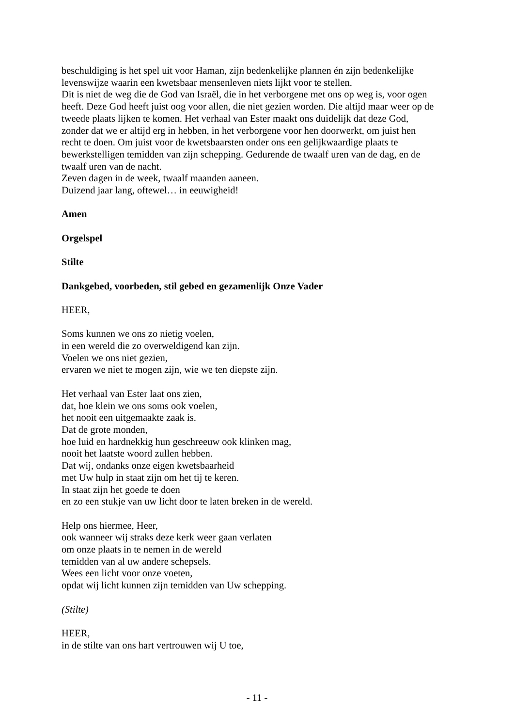beschuldiging is het spel uit voor Haman, zijn bedenkelijke plannen én zijn bedenkelijke
levenswijze waarin een kwetsbaar mensenleven niets lijkt voor te stellen.
Dit is niet de weg die de God van Israël, die in het verborgene met ons op weg is, voor ogen
heeft. Deze God heeft juist oog voor allen, die niet gezien worden. Die altijd maar weer op de
tweede plaats lijken te komen. Het verhaal van Ester maakt ons duidelijk dat deze God,
zonder dat we er altijd erg in hebben, in het verborgene voor hen doorwerkt, om juist hen
recht te doen. Om juist voor de kwetsbaarsten onder ons een gelijkwaardige plaats te
bewerkstelligen temidden van zijn schepping. Gedurende de twaalf uren van de dag, en de
twaalf uren van de nacht.
Zeven dagen in de week, twaalf maanden aaneen.
Duizend jaar lang, oftewel… in eeuwigheid!
Amen
Orgelspel
Stilte
Dankgebed, voorbeden, stil gebed en gezamenlijk Onze Vader
HEER,
Soms kunnen we ons zo nietig voelen,
in een wereld die zo overweldigend kan zijn.
Voelen we ons niet gezien,
ervaren we niet te mogen zijn, wie we ten diepste zijn.
Het verhaal van Ester laat ons zien,
dat, hoe klein we ons soms ook voelen,
het nooit een uitgemaakte zaak is.
Dat de grote monden,
hoe luid en hardnekkig hun geschreeuw ook klinken mag,
nooit het laatste woord zullen hebben.
Dat wij, ondanks onze eigen kwetsbaarheid
met Uw hulp in staat zijn om het tij te keren.
In staat zijn het goede te doen
en zo een stukje van uw licht door te laten breken in de wereld.
Help ons hiermee, Heer,
ook wanneer wij straks deze kerk weer gaan verlaten
om onze plaats in te nemen in de wereld
temidden van al uw andere schepsels.
Wees een licht voor onze voeten,
opdat wij licht kunnen zijn temidden van Uw schepping.
(Stilte)
HEER,
in de stilte van ons hart vertrouwen wij U toe,
- 11 -